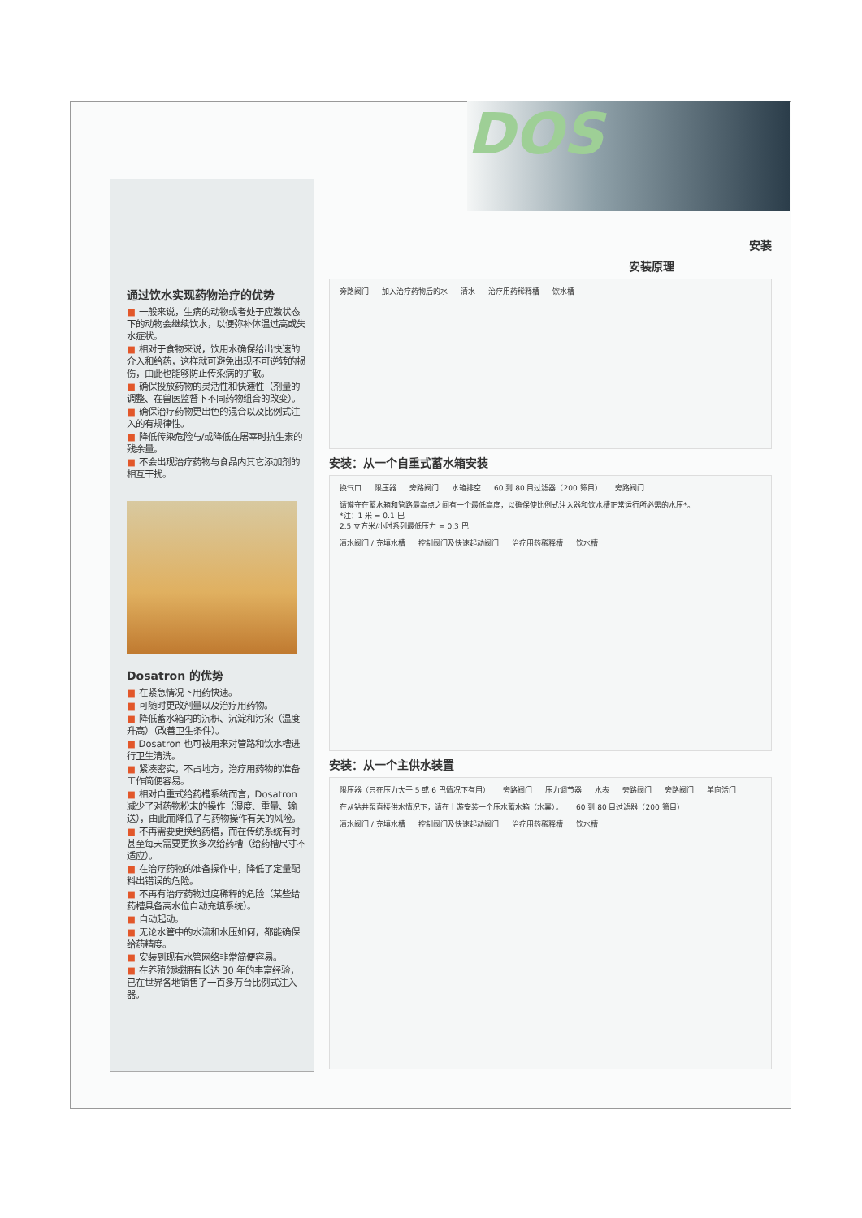DOS
通过饮水实现药物治疗的优势
■ 一般来说，生病的动物或者处于应激状态下的动物会继续饮水，以便弥补体温过高或失水症状。
■ 相对于食物来说，饮用水确保给出快速的介入和给药，这样就可避免出现不可逆转的损伤，由此也能够防止传染病的扩散。
■ 确保投放药物的灵活性和快速性（剂量的调整、在兽医监督下不同药物组合的改变）。
■ 确保治疗药物更出色的混合以及比例式注入的有规律性。
■ 降低传染危险与/或降低在屠宰时抗生素的残余量。
■ 不会出现治疗药物与食品内其它添加剂的相互干扰。
Dosatron 的优势
■ 在紧急情况下用药快速。
■ 可随时更改剂量以及治疗用药物。
■ 降低蓄水箱内的沉积、沉淀和污染（温度升高）（改善卫生条件）。
■ Dosatron 也可被用来对管路和饮水槽进行卫生清洗。
■ 紧凑密实，不占地方，治疗用药物的准备工作简便容易。
■ 相对自重式给药槽系统而言，Dosatron 减少了对药物粉末的操作（湿度、重量、输送），由此而降低了与药物操作有关的风险。
■ 不再需要更换给药槽，而在传统系统有时甚至每天需要更换多次给药槽（给药槽尺寸不适应）。
■ 在治疗药物的准备操作中，降低了定量配料出错误的危险。
■ 不再有治疗药物过度稀释的危险（某些给药槽具备高水位自动充填系统）。
■ 自动起动。
■ 无论水管中的水流和水压如何，都能确保给药精度。
■ 安装到现有水管网络非常简便容易。
■ 在养殖领域拥有长达 30 年的丰富经验，已在世界各地销售了一百多万台比例式注入器。
安装
安装原理
旁路阀门 加入治疗药物后的水 清水 治疗用药稀释槽 饮水槽
安装：从一个自重式蓄水箱安装
换气口 限压器 旁路阀门 水箱排空 60 到 80 目过滤器（200 筛目） 旁路阀门
请遵守在蓄水箱和管路最高点之间有一个最低高度，以确保使比例式注入器和饮水槽正常运行所必需的水压*。
*注：1 米 = 0.1 巴
2.5 立方米/小时系列最低压力 = 0.3 巴 清水阀门 / 充填水槽 控制阀门及快速起动阀门 治疗用药稀释槽 饮水槽
安装：从一个主供水装置
限压器（只在压力大于 5 或 6 巴情况下有用） 旁路阀门 压力调节器 水表 旁路阀门 旁路阀门 单向活门
在从钻井泵直接供水情况下，请在上游安装一个压水蓄水箱（水囊）。 60 到 80 目过滤器（200 筛目） 清水阀门 / 充填水槽 控制阀门及快速起动阀门 治疗用药稀释槽 饮水槽